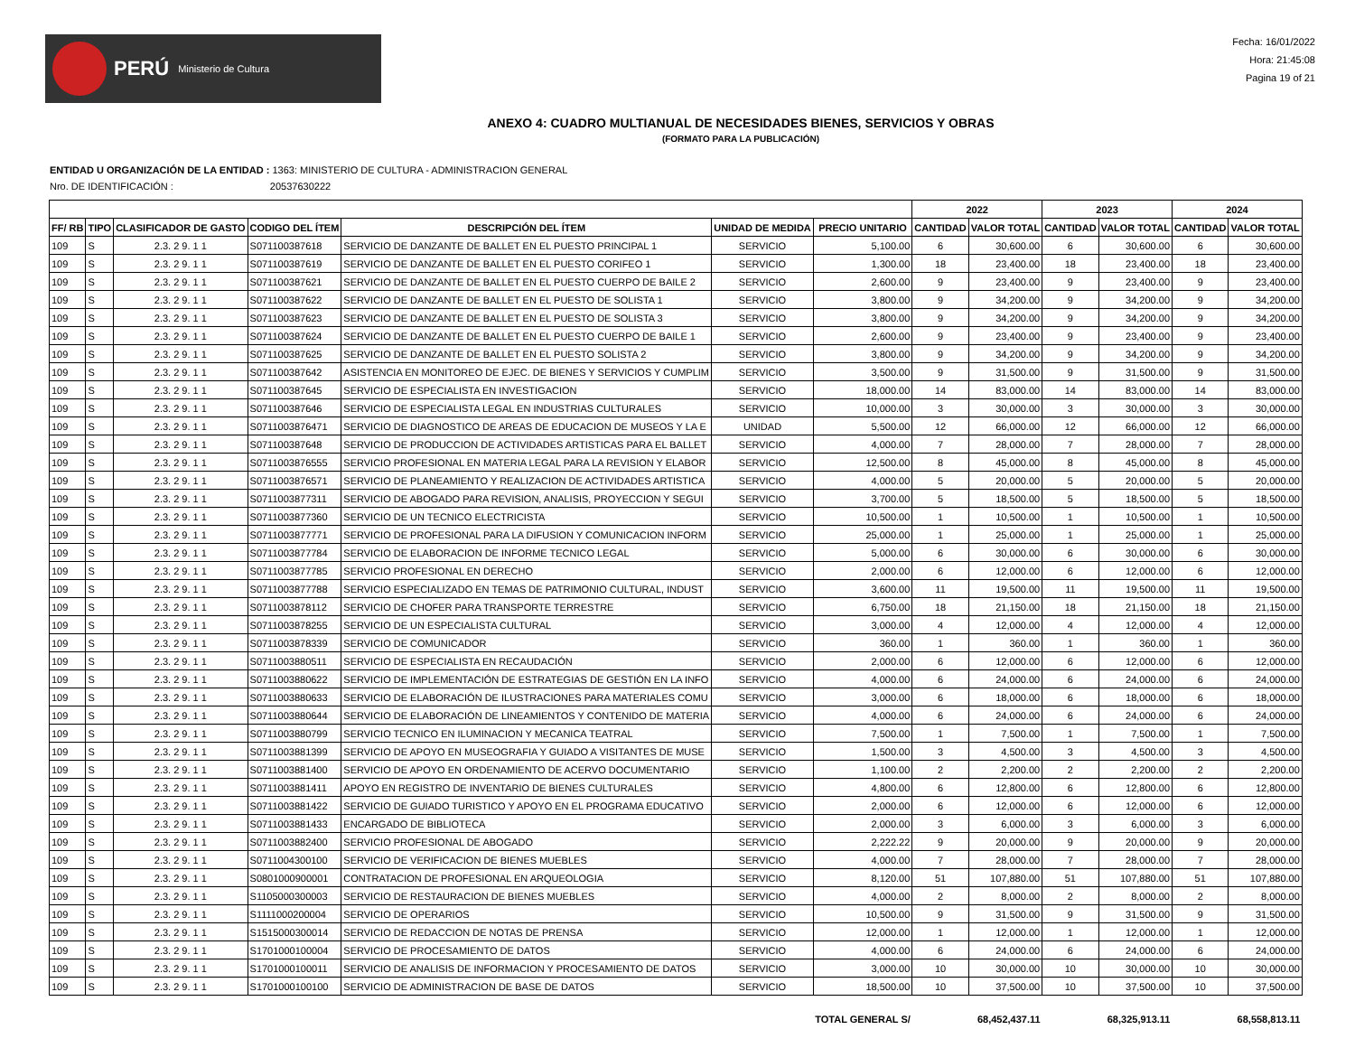PERÚ Ministerio de Cultura
Fecha: 16/01/2022
Hora: 21:45:08
Pagina 19 of 21
ANEXO 4: CUADRO MULTIANUAL DE NECESIDADES BIENES, SERVICIOS Y OBRAS
(FORMATO PARA LA PUBLICACIÓN)
ENTIDAD U ORGANIZACIÓN DE LA ENTIDAD : 1363: MINISTERIO DE CULTURA - ADMINISTRACION GENERAL
Nro. DE IDENTIFICACIÓN : 20537630222
| | | | | | | | 2022 | | 2023 | | 2024 | |
| --- | --- | --- | --- | --- | --- | --- | --- | --- | --- | --- | --- | --- |
| FF/ RB | TIPO | CLASIFICADOR DE GASTO | CODIGO DEL ÍTEM | DESCRIPCIÓN DEL ÍTEM | UNIDAD DE MEDIDA | PRECIO UNITARIO | CANTIDAD | VALOR TOTAL | CANTIDAD | VALOR TOTAL | CANTIDAD | VALOR TOTAL |
| 109 | S | 2.3. 2 9. 1 1 | S071100387618 | SERVICIO DE DANZANTE DE BALLET EN EL PUESTO PRINCIPAL 1 | SERVICIO | 5,100.00 | 6 | 30,600.00 | 6 | 30,600.00 | 6 | 30,600.00 |
| 109 | S | 2.3. 2 9. 1 1 | S071100387619 | SERVICIO DE DANZANTE DE BALLET EN EL PUESTO CORIFEO 1 | SERVICIO | 1,300.00 | 18 | 23,400.00 | 18 | 23,400.00 | 18 | 23,400.00 |
| 109 | S | 2.3. 2 9. 1 1 | S071100387621 | SERVICIO DE DANZANTE DE BALLET EN EL PUESTO CUERPO DE BAILE 2 | SERVICIO | 2,600.00 | 9 | 23,400.00 | 9 | 23,400.00 | 9 | 23,400.00 |
| 109 | S | 2.3. 2 9. 1 1 | S071100387622 | SERVICIO DE DANZANTE DE BALLET EN EL PUESTO DE SOLISTA 1 | SERVICIO | 3,800.00 | 9 | 34,200.00 | 9 | 34,200.00 | 9 | 34,200.00 |
| 109 | S | 2.3. 2 9. 1 1 | S071100387623 | SERVICIO DE DANZANTE DE BALLET EN EL PUESTO DE SOLISTA 3 | SERVICIO | 3,800.00 | 9 | 34,200.00 | 9 | 34,200.00 | 9 | 34,200.00 |
| 109 | S | 2.3. 2 9. 1 1 | S071100387624 | SERVICIO DE DANZANTE DE BALLET EN EL PUESTO CUERPO DE BAILE 1 | SERVICIO | 2,600.00 | 9 | 23,400.00 | 9 | 23,400.00 | 9 | 23,400.00 |
| 109 | S | 2.3. 2 9. 1 1 | S071100387625 | SERVICIO DE DANZANTE DE BALLET EN EL PUESTO SOLISTA 2 | SERVICIO | 3,800.00 | 9 | 34,200.00 | 9 | 34,200.00 | 9 | 34,200.00 |
| 109 | S | 2.3. 2 9. 1 1 | S071100387642 | ASISTENCIA EN MONITOREO DE EJEC. DE BIENES Y SERVICIOS Y CUMPLIM | SERVICIO | 3,500.00 | 9 | 31,500.00 | 9 | 31,500.00 | 9 | 31,500.00 |
| 109 | S | 2.3. 2 9. 1 1 | S071100387645 | SERVICIO DE ESPECIALISTA EN INVESTIGACION | SERVICIO | 18,000.00 | 14 | 83,000.00 | 14 | 83,000.00 | 14 | 83,000.00 |
| 109 | S | 2.3. 2 9. 1 1 | S071100387646 | SERVICIO DE ESPECIALISTA LEGAL EN INDUSTRIAS CULTURALES | SERVICIO | 10,000.00 | 3 | 30,000.00 | 3 | 30,000.00 | 3 | 30,000.00 |
| 109 | S | 2.3. 2 9. 1 1 | S0711003876471 | SERVICIO DE DIAGNOSTICO DE AREAS DE EDUCACION DE MUSEOS Y LA E | UNIDAD | 5,500.00 | 12 | 66,000.00 | 12 | 66,000.00 | 12 | 66,000.00 |
| 109 | S | 2.3. 2 9. 1 1 | S071100387648 | SERVICIO DE PRODUCCION DE ACTIVIDADES ARTISTICAS PARA EL BALLET | SERVICIO | 4,000.00 | 7 | 28,000.00 | 7 | 28,000.00 | 7 | 28,000.00 |
| 109 | S | 2.3. 2 9. 1 1 | S0711003876555 | SERVICIO PROFESIONAL EN MATERIA LEGAL PARA LA REVISION Y ELABOR | SERVICIO | 12,500.00 | 8 | 45,000.00 | 8 | 45,000.00 | 8 | 45,000.00 |
| 109 | S | 2.3. 2 9. 1 1 | S0711003876571 | SERVICIO DE PLANEAMIENTO Y REALIZACION DE ACTIVIDADES ARTISTICA | SERVICIO | 4,000.00 | 5 | 20,000.00 | 5 | 20,000.00 | 5 | 20,000.00 |
| 109 | S | 2.3. 2 9. 1 1 | S0711003877311 | SERVICIO DE ABOGADO PARA REVISION, ANALISIS, PROYECCION Y SEGUI | SERVICIO | 3,700.00 | 5 | 18,500.00 | 5 | 18,500.00 | 5 | 18,500.00 |
| 109 | S | 2.3. 2 9. 1 1 | S0711003877360 | SERVICIO DE UN TECNICO ELECTRICISTA | SERVICIO | 10,500.00 | 1 | 10,500.00 | 1 | 10,500.00 | 1 | 10,500.00 |
| 109 | S | 2.3. 2 9. 1 1 | S0711003877771 | SERVICIO DE PROFESIONAL PARA LA DIFUSION Y COMUNICACION INFORM | SERVICIO | 25,000.00 | 1 | 25,000.00 | 1 | 25,000.00 | 1 | 25,000.00 |
| 109 | S | 2.3. 2 9. 1 1 | S0711003877784 | SERVICIO DE ELABORACION DE INFORME TECNICO LEGAL | SERVICIO | 5,000.00 | 6 | 30,000.00 | 6 | 30,000.00 | 6 | 30,000.00 |
| 109 | S | 2.3. 2 9. 1 1 | S0711003877785 | SERVICIO PROFESIONAL EN DERECHO | SERVICIO | 2,000.00 | 6 | 12,000.00 | 6 | 12,000.00 | 6 | 12,000.00 |
| 109 | S | 2.3. 2 9. 1 1 | S0711003877788 | SERVICIO ESPECIALIZADO EN TEMAS DE PATRIMONIO CULTURAL, INDUST | SERVICIO | 3,600.00 | 11 | 19,500.00 | 11 | 19,500.00 | 11 | 19,500.00 |
| 109 | S | 2.3. 2 9. 1 1 | S0711003878112 | SERVICIO DE CHOFER PARA TRANSPORTE TERRESTRE | SERVICIO | 6,750.00 | 18 | 21,150.00 | 18 | 21,150.00 | 18 | 21,150.00 |
| 109 | S | 2.3. 2 9. 1 1 | S0711003878255 | SERVICIO DE UN ESPECIALISTA CULTURAL | SERVICIO | 3,000.00 | 4 | 12,000.00 | 4 | 12,000.00 | 4 | 12,000.00 |
| 109 | S | 2.3. 2 9. 1 1 | S0711003878339 | SERVICIO DE COMUNICADOR | SERVICIO | 360.00 | 1 | 360.00 | 1 | 360.00 | 1 | 360.00 |
| 109 | S | 2.3. 2 9. 1 1 | S0711003880511 | SERVICIO DE ESPECIALISTA EN RECAUDACIÓN | SERVICIO | 2,000.00 | 6 | 12,000.00 | 6 | 12,000.00 | 6 | 12,000.00 |
| 109 | S | 2.3. 2 9. 1 1 | S0711003880622 | SERVICIO DE IMPLEMENTACIÓN DE ESTRATEGIAS DE GESTIÓN EN LA INFO | SERVICIO | 4,000.00 | 6 | 24,000.00 | 6 | 24,000.00 | 6 | 24,000.00 |
| 109 | S | 2.3. 2 9. 1 1 | S0711003880633 | SERVICIO DE ELABORACIÓN DE ILUSTRACIONES PARA MATERIALES COMU | SERVICIO | 3,000.00 | 6 | 18,000.00 | 6 | 18,000.00 | 6 | 18,000.00 |
| 109 | S | 2.3. 2 9. 1 1 | S0711003880644 | SERVICIO DE ELABORACIÓN DE LINEAMIENTOS Y CONTENIDO DE MATERIA | SERVICIO | 4,000.00 | 6 | 24,000.00 | 6 | 24,000.00 | 6 | 24,000.00 |
| 109 | S | 2.3. 2 9. 1 1 | S0711003880799 | SERVICIO TECNICO EN ILUMINACION Y MECANICA TEATRAL | SERVICIO | 7,500.00 | 1 | 7,500.00 | 1 | 7,500.00 | 1 | 7,500.00 |
| 109 | S | 2.3. 2 9. 1 1 | S0711003881399 | SERVICIO DE APOYO EN MUSEOGRAFIA Y GUIADO A VISITANTES DE MUSE | SERVICIO | 1,500.00 | 3 | 4,500.00 | 3 | 4,500.00 | 3 | 4,500.00 |
| 109 | S | 2.3. 2 9. 1 1 | S0711003881400 | SERVICIO DE APOYO EN ORDENAMIENTO DE ACERVO DOCUMENTARIO | SERVICIO | 1,100.00 | 2 | 2,200.00 | 2 | 2,200.00 | 2 | 2,200.00 |
| 109 | S | 2.3. 2 9. 1 1 | S0711003881411 | APOYO EN REGISTRO DE INVENTARIO DE BIENES CULTURALES | SERVICIO | 4,800.00 | 6 | 12,800.00 | 6 | 12,800.00 | 6 | 12,800.00 |
| 109 | S | 2.3. 2 9. 1 1 | S0711003881422 | SERVICIO DE GUIADO TURISTICO Y APOYO EN EL PROGRAMA EDUCATIVO | SERVICIO | 2,000.00 | 6 | 12,000.00 | 6 | 12,000.00 | 6 | 12,000.00 |
| 109 | S | 2.3. 2 9. 1 1 | S0711003881433 | ENCARGADO DE BIBLIOTECA | SERVICIO | 2,000.00 | 3 | 6,000.00 | 3 | 6,000.00 | 3 | 6,000.00 |
| 109 | S | 2.3. 2 9. 1 1 | S0711003882400 | SERVICIO PROFESIONAL DE ABOGADO | SERVICIO | 2,222.22 | 9 | 20,000.00 | 9 | 20,000.00 | 9 | 20,000.00 |
| 109 | S | 2.3. 2 9. 1 1 | S0711004300100 | SERVICIO DE VERIFICACION DE BIENES MUEBLES | SERVICIO | 4,000.00 | 7 | 28,000.00 | 7 | 28,000.00 | 7 | 28,000.00 |
| 109 | S | 2.3. 2 9. 1 1 | S0801000900001 | CONTRATACION DE PROFESIONAL EN ARQUEOLOGIA | SERVICIO | 8,120.00 | 51 | 107,880.00 | 51 | 107,880.00 | 51 | 107,880.00 |
| 109 | S | 2.3. 2 9. 1 1 | S1105000300003 | SERVICIO DE RESTAURACION DE BIENES MUEBLES | SERVICIO | 4,000.00 | 2 | 8,000.00 | 2 | 8,000.00 | 2 | 8,000.00 |
| 109 | S | 2.3. 2 9. 1 1 | S1111000200004 | SERVICIO DE OPERARIOS | SERVICIO | 10,500.00 | 9 | 31,500.00 | 9 | 31,500.00 | 9 | 31,500.00 |
| 109 | S | 2.3. 2 9. 1 1 | S1515000300014 | SERVICIO DE REDACCION DE NOTAS DE PRENSA | SERVICIO | 12,000.00 | 1 | 12,000.00 | 1 | 12,000.00 | 1 | 12,000.00 |
| 109 | S | 2.3. 2 9. 1 1 | S1701000100004 | SERVICIO DE PROCESAMIENTO DE DATOS | SERVICIO | 4,000.00 | 6 | 24,000.00 | 6 | 24,000.00 | 6 | 24,000.00 |
| 109 | S | 2.3. 2 9. 1 1 | S1701000100011 | SERVICIO DE ANALISIS DE INFORMACION Y PROCESAMIENTO DE DATOS | SERVICIO | 3,000.00 | 10 | 30,000.00 | 10 | 30,000.00 | 10 | 30,000.00 |
| 109 | S | 2.3. 2 9. 1 1 | S1701000100100 | SERVICIO DE ADMINISTRACION DE BASE DE DATOS | SERVICIO | 18,500.00 | 10 | 37,500.00 | 10 | 37,500.00 | 10 | 37,500.00 |
| | | | | | | TOTAL GENERAL S/ | | 68,452,437.11 | | 68,325,913.11 | | 68,558,813.11 |